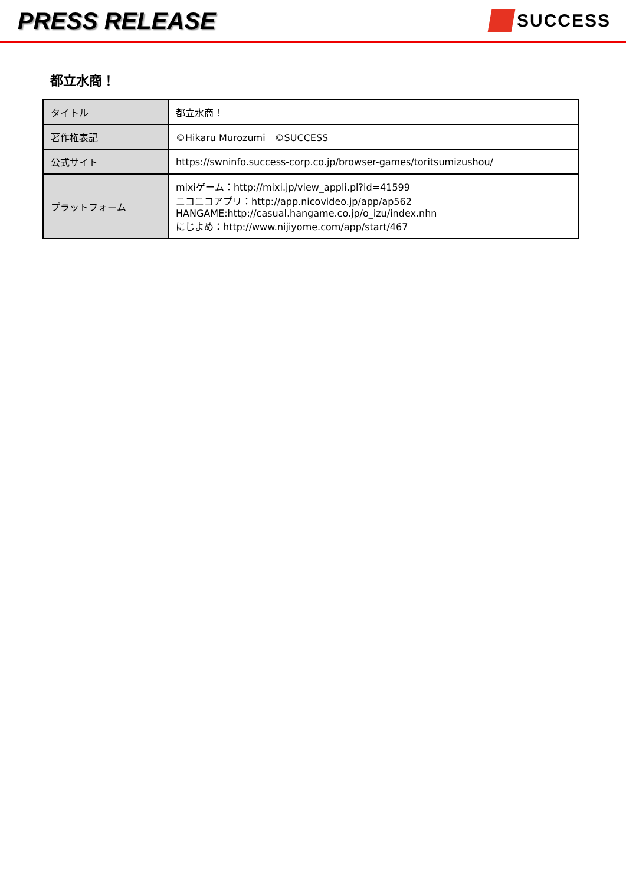PRESS RELEASE
SUCCESS
都立水商！
| タイトル | 都立水商！ |
| 著作権表記 | ©Hikaru Murozumi ©SUCCESS |
| 公式サイト | https://swninfo.success-corp.co.jp/browser-games/toritsumizushou/ |
| プラットフォーム | mixiゲーム：http://mixi.jp/view_appli.pl?id=41599 ニコニコアプリ：http://app.nicovideo.jp/app/ap562 HANGAME:http://casual.hangame.co.jp/o_izu/index.nhn にじよめ：http://www.nijiyome.com/app/start/467 |